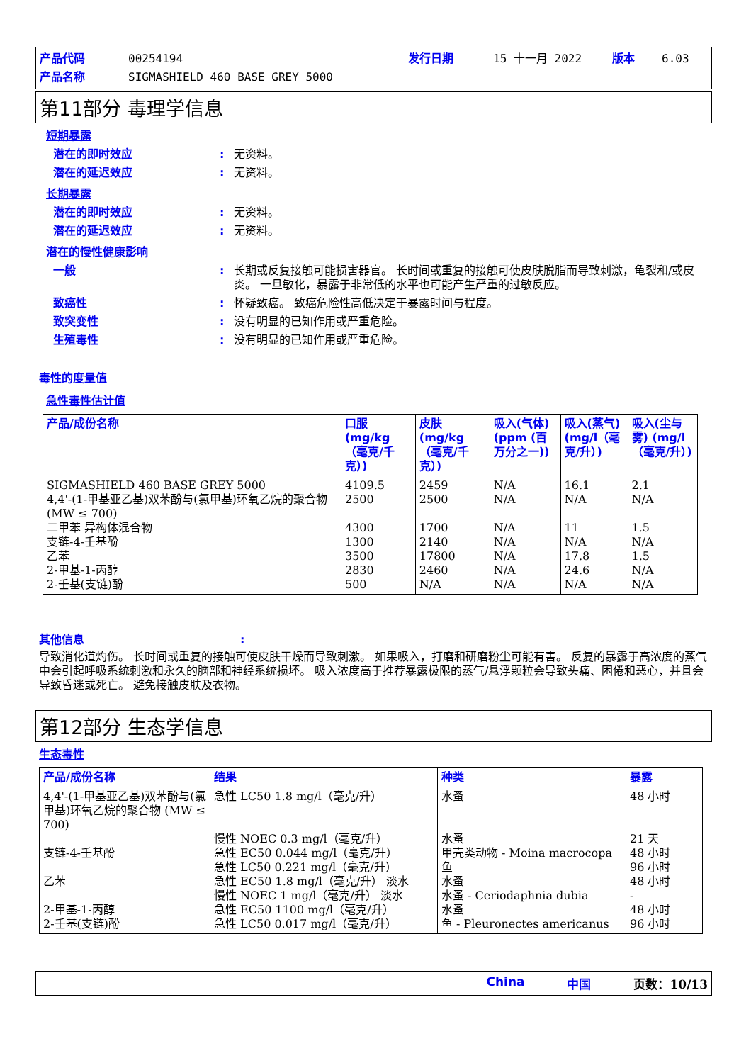产品代码 00254194 发行日期 15 十一月 2022 版本 6.03 产品名称 SIGMASHIELD 460 BASE GREY 5000
第11部分 毒理学信息
短期暴露
潜在的即时效应: 无资料。
潜在的延迟效应: 无资料。
长期暴露
潜在的即时效应: 无资料。
潜在的延迟效应: 无资料。
潜在的慢性健康影响
一般: 长期或反复接触可能损害器官。 长时间或重复的接触可使皮肤脱脂而导致刺激，龟裂和/或皮炎。 一旦敏化，暴露于非常低的水平也可能产生严重的过敏反应。
致癌性: 怀疑致癌。 致癌危险性高低决定于暴露时间与程度。
致突变性: 没有明显的已知作用或严重危险。
生殖毒性: 没有明显的已知作用或严重危险。
毒性的度量值
急性毒性估计值
| 产品/成份名称 | 口服 (mg/kg（毫克/千克）) | 皮肤 (mg/kg（毫克/千克）) | 吸入(气体) (ppm (百万分之一)) | 吸入(蒸气) (mg/l（毫克/升）) | 吸入(尘与雾) (mg/l（毫克/升）) |
| --- | --- | --- | --- | --- | --- |
| SIGMASHIELD 460 BASE GREY 5000 4,4'-(1-甲基亚乙基)双苯酚与(氯甲基)环氧乙烷的聚合物 (MW ≤ 700) 二甲苯 异构体混合物 支链-4-壬基酚 乙苯 2-甲基-1-丙醇 2-壬基(支链)酚 | 4109.5 2500 4300 1300 3500 2830 500 | 2459 2500 1700 2140 17800 2460 N/A | N/A N/A N/A N/A N/A N/A N/A | 16.1 N/A 11 N/A 17.8 24.6 N/A | 2.1 N/A 1.5 N/A 1.5 N/A N/A |
其他信息:
导致消化道灼伤。 长时间或重复的接触可使皮肤干燥而导致刺激。 如果吸入，打磨和研磨粉尘可能有害。 反复的暴露于高浓度的蒸气中会引起呼吸系统刺激和永久的脑部和神经系统损坏。 吸入浓度高于推荐暴露极限的蒸气/悬浮颗粒会导致头痛、困倦和恶心，并且会导致昏迷或死亡。 避免接触皮肤及衣物。
第12部分 生态学信息
生态毒性
| 产品/成份名称 | 结果 | 种类 | 暴露 |
| --- | --- | --- | --- |
| 4,4'-(1-甲基亚乙基)双苯酚与(氯甲基)环氧乙烷的聚合物 (MW ≤ 700) 支链-4-壬基酚 乙苯 2-甲基-1-丙醇 2-壬基(支链)酚 | 急性 LC50 1.8 mg/l（毫克/升） 慢性 NOEC 0.3 mg/l（毫克/升） 急性 EC50 0.044 mg/l（毫克/升） 急性 LC50 0.221 mg/l（毫克/升） 急性 EC50 1.8 mg/l（毫克/升） 淡水 慢性 NOEC 1 mg/l（毫克/升） 淡水 急性 EC50 1100 mg/l（毫克/升） 急性 LC50 0.017 mg/l（毫克/升） | 水蚤 水蚤 甲壳类动物 - Moina macrocopa 鱼 水蚤 水蚤 - Ceriodaphnia dubia 水蚤 鱼 - Pleuronectes americanus | 48 小时 21 天 48 小时 96 小时 48 小时 - 48 小时 96 小时 |
China 中国 页数：10/13